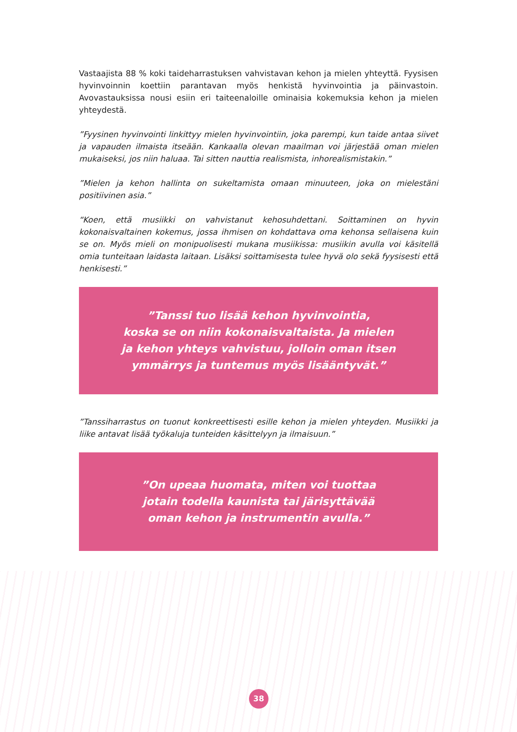Vastaajista 88 % koki taideharrastuksen vahvistavan kehon ja mielen yhteyttä. Fyysisen hyvinvoinnin koettiin parantavan myös henkistä hyvinvointia ja päinvastoin. Avovastauksissa nousi esiin eri taiteenaloille ominaisia kokemuksia kehon ja mielen yhteydestä.
”Fyysinen hyvinvointi linkittyy mielen hyvinvointiin, joka parempi, kun taide antaa siivet ja vapauden ilmaista itseään. Kankaalla olevan maailman voi järjestää oman mielen mukaiseksi, jos niin haluaa. Tai sitten nauttia realismista, inhorealismistakin.”
”Mielen ja kehon hallinta on sukeltamista omaan minuuteen, joka on mielestäni positiivinen asia.”
“Koen, että musiikki on vahvistanut kehosuhdettani. Soittaminen on hyvin kokonaisvaltainen kokemus, jossa ihmisen on kohdattava oma kehonsa sellaisena kuin se on. Myös mieli on monipuolisesti mukana musiikissa: musiikin avulla voi käsitellä omia tunteitaan laidasta laitaan. Lisäksi soittamisesta tulee hyvä olo sekä fyysisesti että henkisesti.”
”Tanssi tuo lisää kehon hyvinvointia,
koska se on niin kokonaisvaltaista. Ja mielen
ja kehon yhteys vahvistuu, jolloin oman itsen
ymmärrys ja tuntemus myös lisääntyvät.”
”Tanssiharrastus on tuonut konkreettisesti esille kehon ja mielen yhteyden. Musiikki ja liike antavat lisää työkaluja tunteiden käsittelyyn ja ilmaisuun.”
”On upeaa huomata, miten voi tuottaa
jotain todella kaunista tai järisyttävää
oman kehon ja instrumentin avulla.”
38